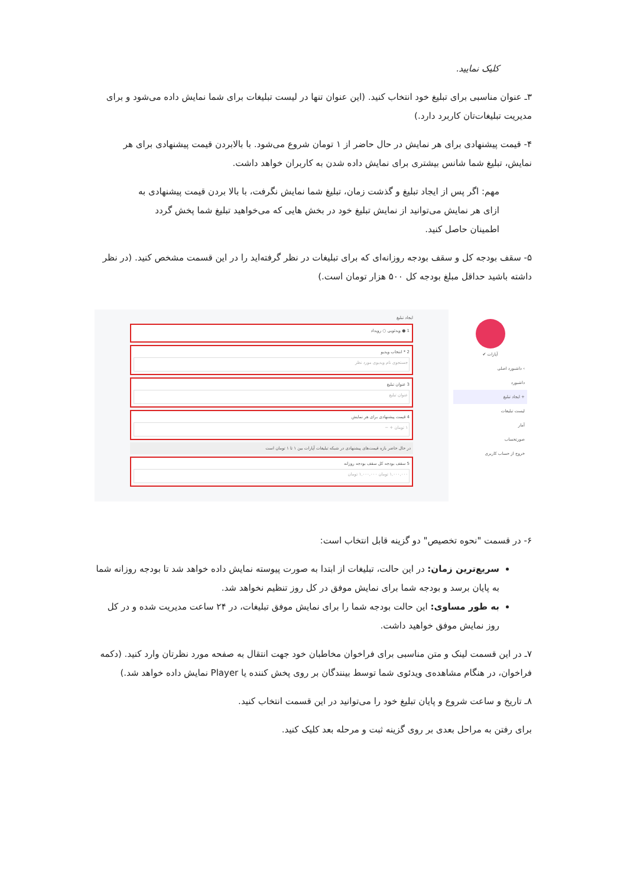کلیک نمایید.
۳ـ عنوان مناسبی برای تبلیغ خود انتخاب کنید. (این عنوان تنها در لیست تبلیغات برای شما نمایش داده می‌شود و برای مدیریت تبلیغات‌تان کاربرد دارد.)
۴- قیمت پیشنهادی برای هر نمایش در حال حاضر از ۱ تومان شروع می‌شود. با بالابردن قیمت پیشنهادی برای هر نمایش، تبلیغ شما شانس بیشتری برای نمایش داده شدن به کاربران خواهد داشت.
مهم: اگر پس از ایجاد تبلیغ و گذشت زمان، تبلیغ شما نمایش نگرفت، با بالا بردن قیمت پیشنهادی به ازای هر نمایش می‌توانید از نمایش تبلیغ خود در بخش هایی که می‌خواهید تبلیغ شما پخش گردد اطمینان حاصل کنید.
۵- سقف بودجه کل و سقف بودجه روزانه‌ای که برای تبلیغات در نظر گرفته‌اید را در این قسمت مشخص کنید. (در نظر داشته باشید حداقل مبلغ بودجه کل ۵۰۰ هزار تومان است.)
آپارات ✔
› داشبورد اصلی
داشبورد
+ ایجاد تبلیغ
لیست تبلیغات
آمار
صورتحساب
خروج از حساب کاربری
ایجاد تبلیغ
1 ● ویدئویی ○ رویداد
2 * انتخاب ویدیو
جستجوی نام ویدیوی مورد نظر
3 عنوان تبلیغ
عنوان تبلیغ
4 قیمت پیشنهادی برای هر نمایش
۱ تومان + −
در حال حاضر بازه قیمت‌های پیشنهادی در شبکه تبلیغات آپارات بین ۱ تا ۱ تومان است
5 سقف بودجه کل سقف بودجه روزانه
۱,۰۰۰,۰۰۰ تومان ۱,۰۰۰,۰۰۰ تومان
۶- در قسمت "نحوه تخصیص" دو گزینه قابل انتخاب است:
سریع‌ترین زمان: در این حالت، تبلیغات از ابتدا به صورت پیوسته نمایش داده خواهد شد تا بودجه روزانه شما به پایان برسد و بودجه شما برای نمایش موفق در کل روز تنظیم نخواهد شد.
به طور مساوی: این حالت بودجه شما را برای نمایش موفق تبلیغات، در ۲۴ ساعت مدیریت شده و در کل روز نمایش موفق خواهید داشت.
۷ـ در این قسمت لینک و متن مناسبی برای فراخوان مخاطبان خود جهت انتقال به صفحه مورد نظرتان وارد کنید. (دکمه فراخوان، در هنگام مشاهده‌ی ویدئوی شما توسط بینندگان بر روی پخش کننده یا Player نمایش داده خواهد شد.)
۸ـ تاریخ و ساعت شروع و پایان تبلیغ خود را می‌توانید در این قسمت انتخاب کنید.
برای رفتن به مراحل بعدی بر روی گزینه ثبت و مرحله بعد کلیک کنید.